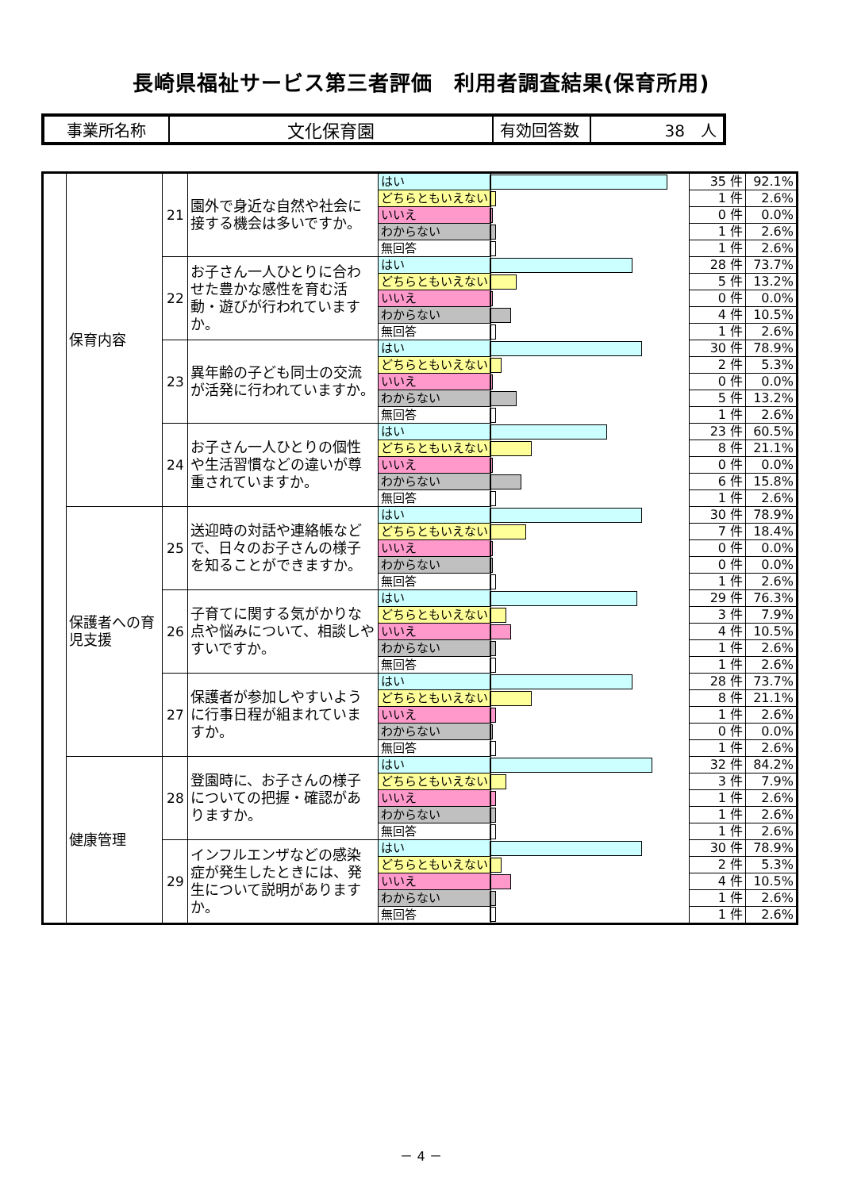長崎県福祉サービス第三者評価　利用者調査結果(保育所用)
| 事業所名称 | 文化保育園 | 有効回答数 | 38 人 |
| | 保育内容 | 21 | 園外で身近な自然や社会に接する機会は多いですか。 | はい | | 35 件 | 92.1% |
| | | | | どちらともいえない | | 1 件 | 2.6% |
| | | | | いいえ | | 0 件 | 0.0% |
| | | | | わからない | | 1 件 | 2.6% |
| | | | | 無回答 | | 1 件 | 2.6% |
| | | 22 | お子さん一人ひとりに合わせた豊かな感性を育む活動・遊びが行われていますか。 | はい | | 28 件 | 73.7% |
| | | | | どちらともいえない | | 5 件 | 13.2% |
| | | | | いいえ | | 0 件 | 0.0% |
| | | | | わからない | | 4 件 | 10.5% |
| | | | | 無回答 | | 1 件 | 2.6% |
| | | 23 | 異年齢の子ども同士の交流が活発に行われていますか。 | はい | | 30 件 | 78.9% |
| | | | | どちらともいえない | | 2 件 | 5.3% |
| | | | | いいえ | | 0 件 | 0.0% |
| | | | | わからない | | 5 件 | 13.2% |
| | | | | 無回答 | | 1 件 | 2.6% |
| | | 24 | お子さん一人ひとりの個性や生活習慣などの違いが尊重されていますか。 | はい | | 23 件 | 60.5% |
| | | | | どちらともいえない | | 8 件 | 21.1% |
| | | | | いいえ | | 0 件 | 0.0% |
| | | | | わからない | | 6 件 | 15.8% |
| | | | | 無回答 | | 1 件 | 2.6% |
| | 保護者への育児支援 | 25 | 送迎時の対話や連絡帳などで、日々のお子さんの様子を知ることができますか。 | はい | | 30 件 | 78.9% |
| | | | | どちらともいえない | | 7 件 | 18.4% |
| | | | | いいえ | | 0 件 | 0.0% |
| | | | | わからない | | 0 件 | 0.0% |
| | | | | 無回答 | | 1 件 | 2.6% |
| | | 26 | 子育てに関する気がかりな点や悩みについて、相談しやすいですか。 | はい | | 29 件 | 76.3% |
| | | | | どちらともいえない | | 3 件 | 7.9% |
| | | | | いいえ | | 4 件 | 10.5% |
| | | | | わからない | | 1 件 | 2.6% |
| | | | | 無回答 | | 1 件 | 2.6% |
| | | 27 | 保護者が参加しやすいように行事日程が組まれていますか。 | はい | | 28 件 | 73.7% |
| | | | | どちらともいえない | | 8 件 | 21.1% |
| | | | | いいえ | | 1 件 | 2.6% |
| | | | | わからない | | 0 件 | 0.0% |
| | | | | 無回答 | | 1 件 | 2.6% |
| | 健康管理 | 28 | 登園時に、お子さんの様子についての把握・確認がありますか。 | はい | | 32 件 | 84.2% |
| | | | | どちらともいえない | | 3 件 | 7.9% |
| | | | | いいえ | | 1 件 | 2.6% |
| | | | | わからない | | 1 件 | 2.6% |
| | | | | 無回答 | | 1 件 | 2.6% |
| | | 29 | インフルエンザなどの感染症が発生したときには、発生について説明がありますか。 | はい | | 30 件 | 78.9% |
| | | | | どちらともいえない | | 2 件 | 5.3% |
| | | | | いいえ | | 4 件 | 10.5% |
| | | | | わからない | | 1 件 | 2.6% |
| | | | | 無回答 | | 1 件 | 2.6% |
－ 4 －